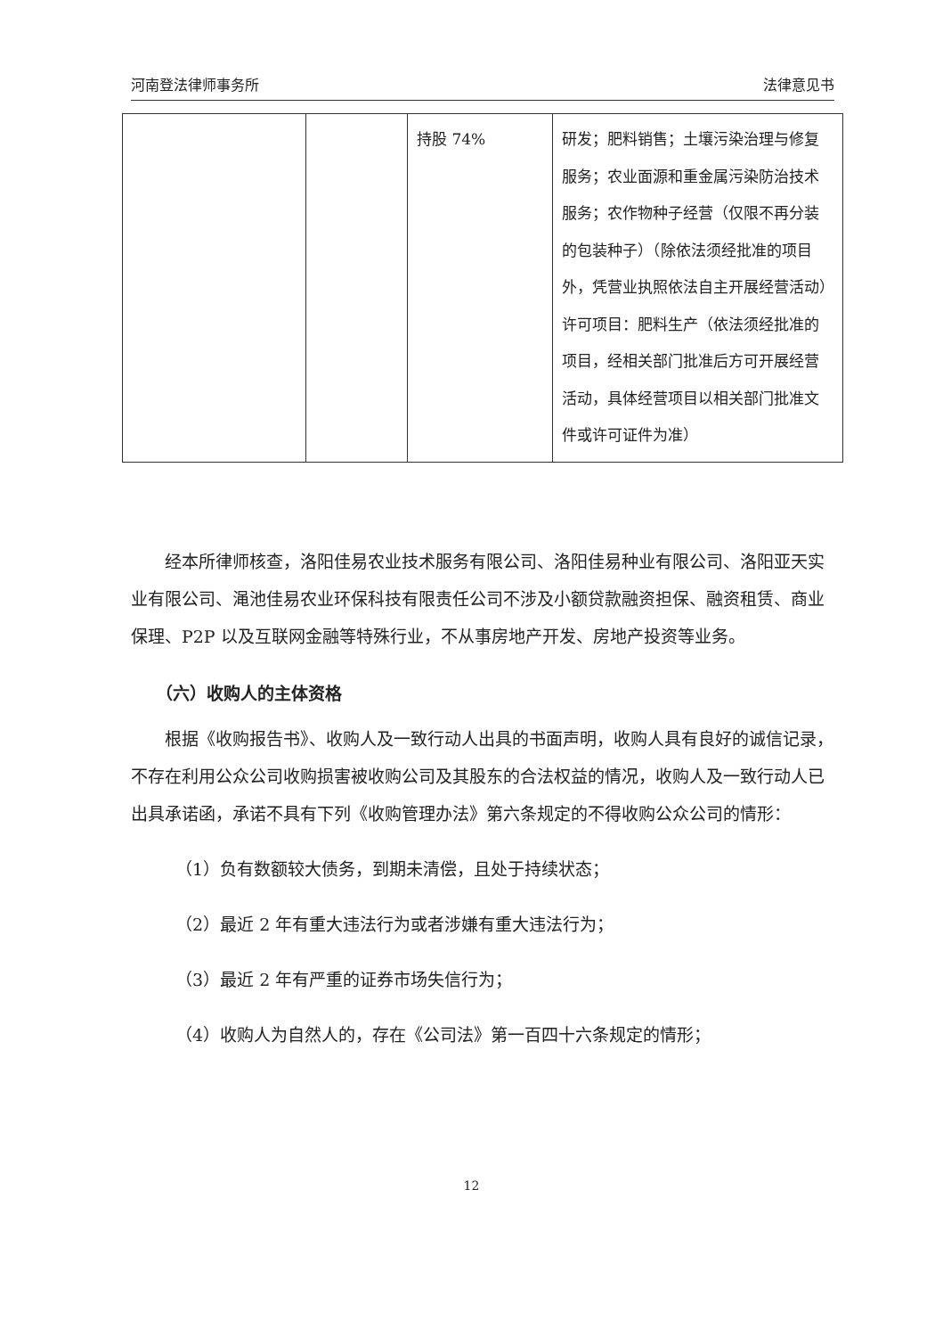河南登法律师事务所 法律意见书
| | | 持股 74% | 研发；肥料销售；土壤污染治理与修复服务；农业面源和重金属污染防治技术服务；农作物种子经营（仅限不再分装的包装种子）（除依法须经批准的项目外，凭营业执照依法自主开展经营活动）许可项目：肥料生产（依法须经批准的项目，经相关部门批准后方可开展经营活动，具体经营项目以相关部门批准文件或许可证件为准） |
经本所律师核查，洛阳佳易农业技术服务有限公司、洛阳佳易种业有限公司、洛阳亚天实业有限公司、渑池佳易农业环保科技有限责任公司不涉及小额贷款融资担保、融资租赁、商业保理、P2P 以及互联网金融等特殊行业，不从事房地产开发、房地产投资等业务。
（六）收购人的主体资格
根据《收购报告书》、收购人及一致行动人出具的书面声明，收购人具有良好的诚信记录， 不存在利用公众公司收购损害被收购公司及其股东的合法权益的情况，收购人及一致行动人已出具承诺函，承诺不具有下列《收购管理办法》第六条规定的不得收购公众公司的情形：
（1）负有数额较大债务，到期未清偿，且处于持续状态；
（2）最近 2 年有重大违法行为或者涉嫌有重大违法行为；
（3）最近 2 年有严重的证券市场失信行为；
（4）收购人为自然人的，存在《公司法》第一百四十六条规定的情形；
12